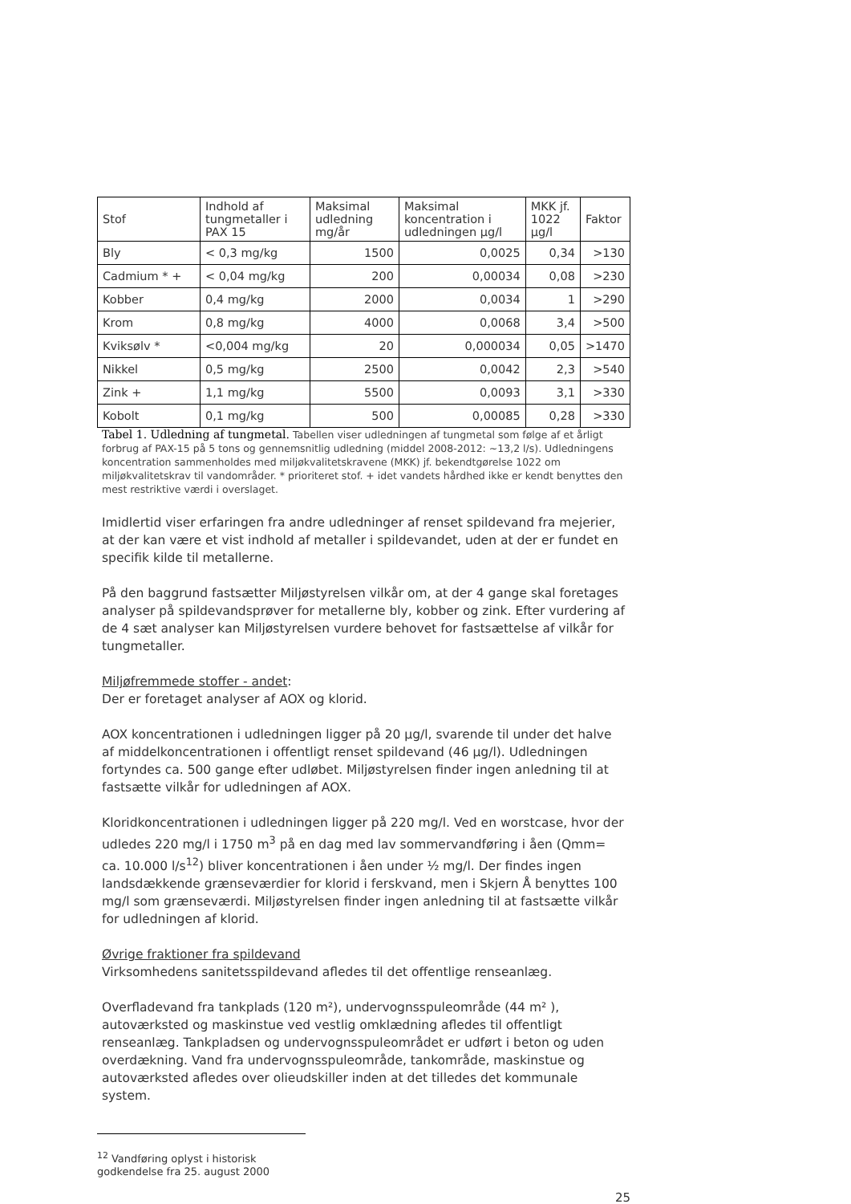| Stof | Indhold af tungmetaller i PAX 15 | Maksimal udledning mg/år | Maksimal koncentration i udledningen µg/l | MKK jf. 1022 µg/l | Faktor |
| --- | --- | --- | --- | --- | --- |
| Bly | < 0,3 mg/kg | 1500 | 0,0025 | 0,34 | >130 |
| Cadmium * + | < 0,04 mg/kg | 200 | 0,00034 | 0,08 | >230 |
| Kobber | 0,4 mg/kg | 2000 | 0,0034 | 1 | >290 |
| Krom | 0,8 mg/kg | 4000 | 0,0068 | 3,4 | >500 |
| Kviksølv * | <0,004 mg/kg | 20 | 0,000034 | 0,05 | >1470 |
| Nikkel | 0,5 mg/kg | 2500 | 0,0042 | 2,3 | >540 |
| Zink + | 1,1 mg/kg | 5500 | 0,0093 | 3,1 | >330 |
| Kobolt | 0,1 mg/kg | 500 | 0,00085 | 0,28 | >330 |
Tabel 1. Udledning af tungmetal. Tabellen viser udledningen af tungmetal som følge af et årligt forbrug af PAX-15 på 5 tons og gennemsnitlig udledning (middel 2008-2012: ~13,2 l/s). Udledningens koncentration sammenholdes med miljøkvalitetskravene (MKK) jf. bekendtgørelse 1022 om miljøkvalitetskrav til vandområder. * prioriteret stof. + idet vandets hårdhed ikke er kendt benyttes den mest restriktive værdi i overslaget.
Imidlertid viser erfaringen fra andre udledninger af renset spildevand fra mejerier, at der kan være et vist indhold af metaller i spildevandet, uden at der er fundet en specifik kilde til metallerne.
På den baggrund fastsætter Miljøstyrelsen vilkår om, at der 4 gange skal foretages analyser på spildevandsprøver for metallerne bly, kobber og zink. Efter vurdering af de 4 sæt analyser kan Miljøstyrelsen vurdere behovet for fastsættelse af vilkår for tungmetaller.
Miljøfremmede stoffer - andet:
Der er foretaget analyser af AOX og klorid.
AOX koncentrationen i udledningen ligger på 20 µg/l, svarende til under det halve af middelkoncentrationen i offentligt renset spildevand (46 µg/l). Udledningen fortyndes ca. 500 gange efter udløbet. Miljøstyrelsen finder ingen anledning til at fastsætte vilkår for udledningen af AOX.
Kloridkoncentrationen i udledningen ligger på 220 mg/l. Ved en worstcase, hvor der udledes 220 mg/l i 1750 m<sup>3</sup> på en dag med lav sommervandføring i åen (Qmm= ca. 10.000 l/s<sup>12</sup>) bliver koncentrationen i åen under ½ mg/l. Der findes ingen landsdækkende grænseværdier for klorid i ferskvand, men i Skjern Å benyttes 100 mg/l som grænseværdi. Miljøstyrelsen finder ingen anledning til at fastsætte vilkår for udledningen af klorid.
Øvrige fraktioner fra spildevand
Virksomhedens sanitetsspildevand afledes til det offentlige renseanlæg.
Overfladevand fra tankplads (120 m²), undervognsspuleområde (44 m² ), autoværksted og maskinstue ved vestlig omklædning afledes til offentligt renseanlæg. Tankpladsen og undervognsspuleområdet er udført i beton og uden overdækning. Vand fra undervognsspuleområde, tankområde, maskinstue og autoværksted afledes over olieudskiller inden at det tilledes det kommunale system.
<sup>12</sup> Vandføring oplyst i historisk godkendelse fra 25. august 2000
25